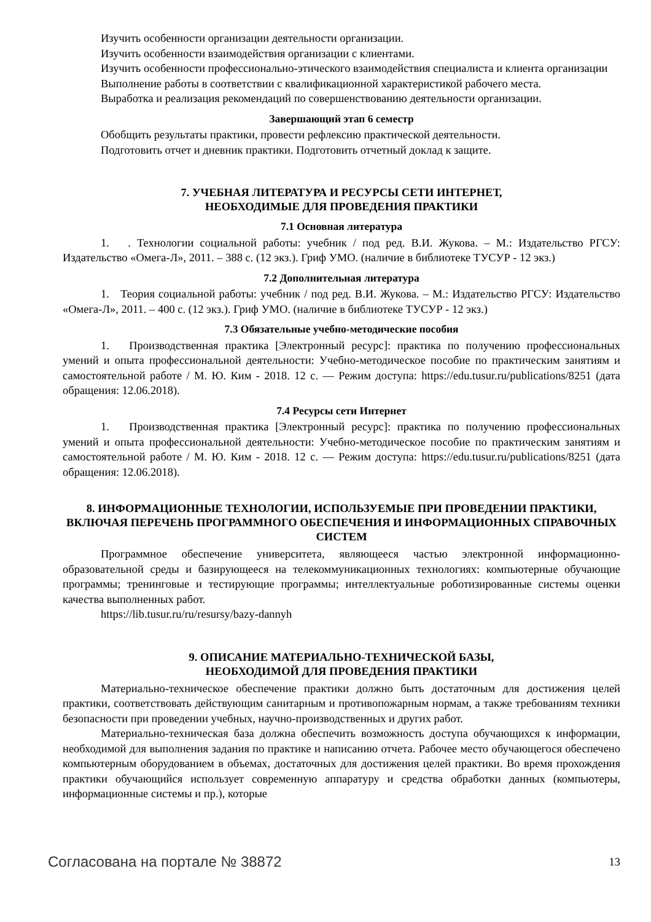Изучить особенности организации деятельности организации.
Изучить особенности взаимодействия организации с клиентами.
Изучить особенности профессионально-этического взаимодействия специалиста и клиента организации
Выполнение работы в соответствии с квалификационной характеристикой рабочего места.
Выработка и реализация рекомендаций по совершенствованию деятельности организации.
Завершающий этап 6 семестр
Обобщить результаты практики, провести рефлексию практической деятельности.
Подготовить отчет и дневник практики. Подготовить отчетный доклад к защите.
7. УЧЕБНАЯ ЛИТЕРАТУРА И РЕСУРСЫ СЕТИ ИНТЕРНЕТ,
НЕОБХОДИМЫЕ ДЛЯ ПРОВЕДЕНИЯ ПРАКТИКИ
7.1 Основная литература
1. . Технологии социальной работы: учебник / под ред. В.И. Жукова. – М.: Издательство РГСУ: Издательство «Омега-Л», 2011. – 388 с. (12 экз.). Гриф УМО. (наличие в библиотеке ТУСУР - 12 экз.)
7.2 Дополнительная литература
1. Теория социальной работы: учебник / под ред. В.И. Жукова. – М.: Издательство РГСУ: Издательство «Омега-Л», 2011. – 400 с. (12 экз.). Гриф УМО. (наличие в библиотеке ТУСУР - 12 экз.)
7.3 Обязательные учебно-методические пособия
1. Производственная практика [Электронный ресурс]: практика по получению профессиональных умений и опыта профессиональной деятельности: Учебно-методическое пособие по практическим занятиям и самостоятельной работе / М. Ю. Ким - 2018. 12 с. — Режим доступа: https://edu.tusur.ru/publications/8251 (дата обращения: 12.06.2018).
7.4 Ресурсы сети Интернет
1. Производственная практика [Электронный ресурс]: практика по получению профессиональных умений и опыта профессиональной деятельности: Учебно-методическое пособие по практическим занятиям и самостоятельной работе / М. Ю. Ким - 2018. 12 с. — Режим доступа: https://edu.tusur.ru/publications/8251 (дата обращения: 12.06.2018).
8. ИНФОРМАЦИОННЫЕ ТЕХНОЛОГИИ, ИСПОЛЬЗУЕМЫЕ ПРИ ПРОВЕДЕНИИ ПРАКТИКИ, ВКЛЮЧАЯ ПЕРЕЧЕНЬ ПРОГРАММНОГО ОБЕСПЕЧЕНИЯ И ИНФОРМАЦИОННЫХ СПРАВОЧНЫХ СИСТЕМ
Программное обеспечение университета, являющееся частью электронной информационно-образовательной среды и базирующееся на телекоммуникационных технологиях: компьютерные обучающие программы; тренинговые и тестирующие программы; интеллектуальные роботизированные системы оценки качества выполненных работ.
https://lib.tusur.ru/ru/resursy/bazy-dannyh
9. ОПИСАНИЕ МАТЕРИАЛЬНО-ТЕХНИЧЕСКОЙ БАЗЫ,
НЕОБХОДИМОЙ ДЛЯ ПРОВЕДЕНИЯ ПРАКТИКИ
Материально-техническое обеспечение практики должно быть достаточным для достижения целей практики, соответствовать действующим санитарным и противопожарным нормам, а также требованиям техники безопасности при проведении учебных, научно-производственных и других работ.
Материально-техническая база должна обеспечить возможность доступа обучающихся к информации, необходимой для выполнения задания по практике и написанию отчета. Рабочее место обучающегося обеспечено компьютерным оборудованием в объемах, достаточных для достижения целей практики. Во время прохождения практики обучающийся использует современную аппаратуру и средства обработки данных (компьютеры, информационные системы и пр.), которые
Согласована на портале № 38872 13